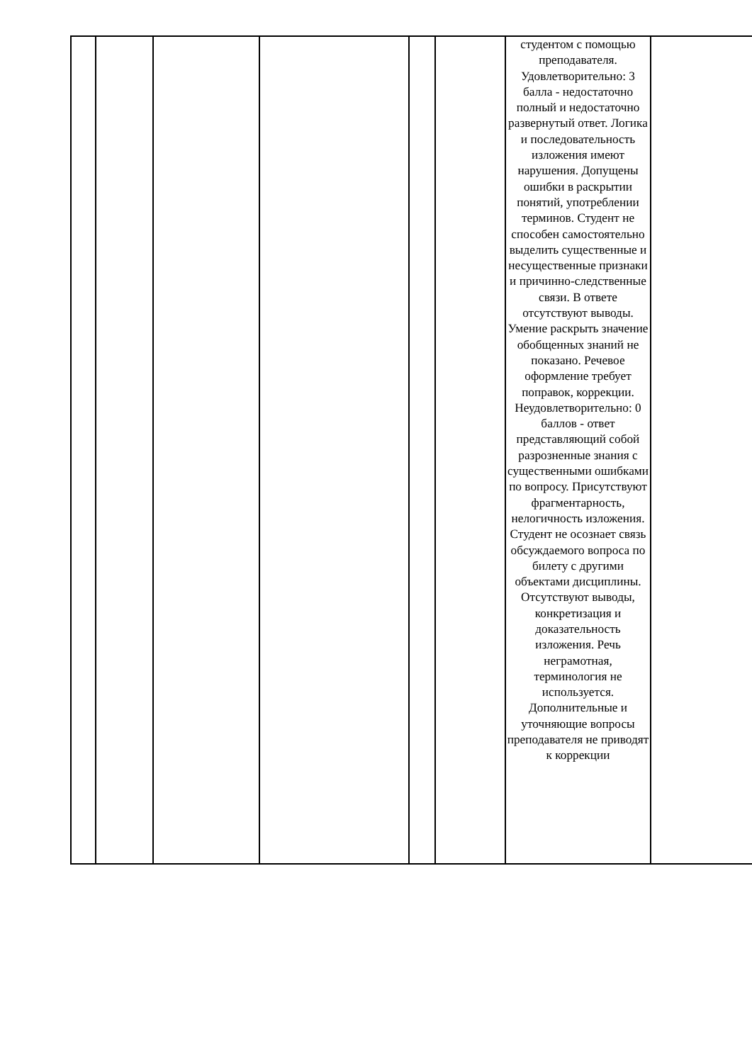| | | | | | | студентом с помощью преподавателя. Удовлетворительно: 3 балла - недостаточно полный и недостаточно развернутый ответ. Логика и последовательность изложения имеют нарушения. Допущены ошибки в раскрытии понятий, употреблении терминов. Студент не способен самостоятельно выделить существенные и несущественные признаки и причинно-следственные связи. В ответе отсутствуют выводы. Умение раскрыть значение обобщенных знаний не показано. Речевое оформление требует поправок, коррекции. Неудовлетворительно: 0 баллов - ответ представляющий собой разрозненные знания с существенными ошибками по вопросу. Присутствуют фрагментарность, нелогичность изложения. Студент не осознает связь обсуждаемого вопроса по билету с другими объектами дисциплины. Отсутствуют выводы, конкретизация и доказательность изложения. Речь неграмотная, терминология не используется. Дополнительные и уточняющие вопросы преподавателя не приводят к коррекции | |